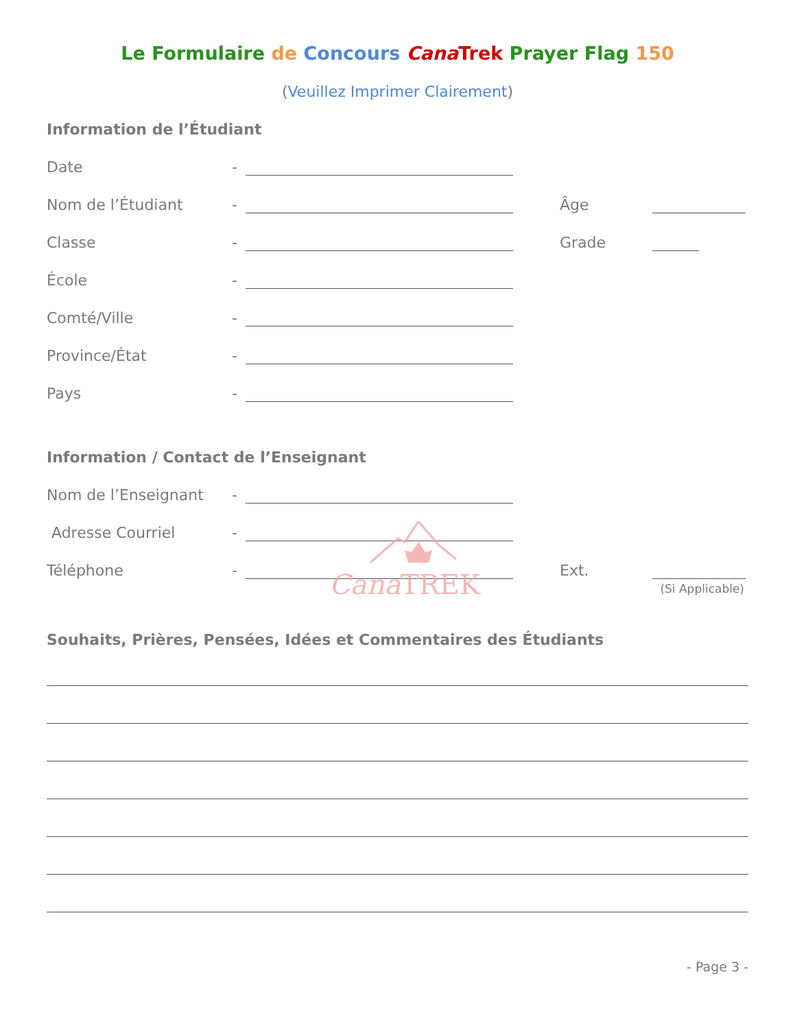Le Formulaire de Concours Cana Trek Prayer Flag 150
(Veuillez Imprimer Clairement)
Information de l’Étudiant
Date
-
Nom de l’Étudiant
-
Âge
Classe
-
Grade
École
-
Comté/Ville
-
Province/État
-
Pays
-
Information / Contact de l’Enseignant
Nom de l’Enseignant
-
Adresse Courriel
-
Téléphone
-
Ext.
(Si Applicable)
Cana TREK
Souhaits, Prières, Pensées, Idées et Commentaires des Étudiants
- Page 3 -